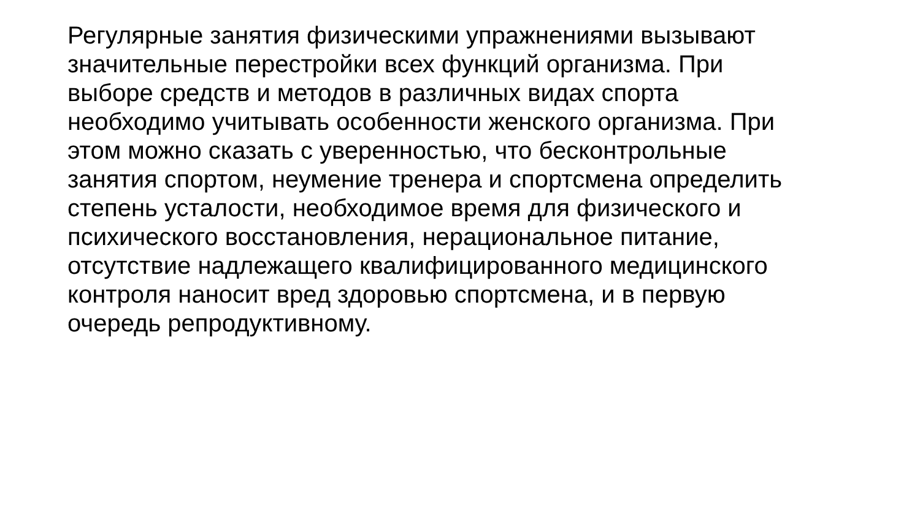Регулярные занятия физическими упражнениями вызывают
значительные перестройки всех функций организма. При
выборе средств и методов в различных видах спорта
необходимо учитывать особенности женского организма. При
этом можно сказать с уверенностью, что бесконтрольные
занятия спортом, неумение тренера и спортсмена определить
степень усталости, необходимое время для физического и
психического восстановления, нерациональное питание,
отсутствие надлежащего квалифицированного медицинского
контроля наносит вред здоровью спортсмена, и в первую
очередь репродуктивному.